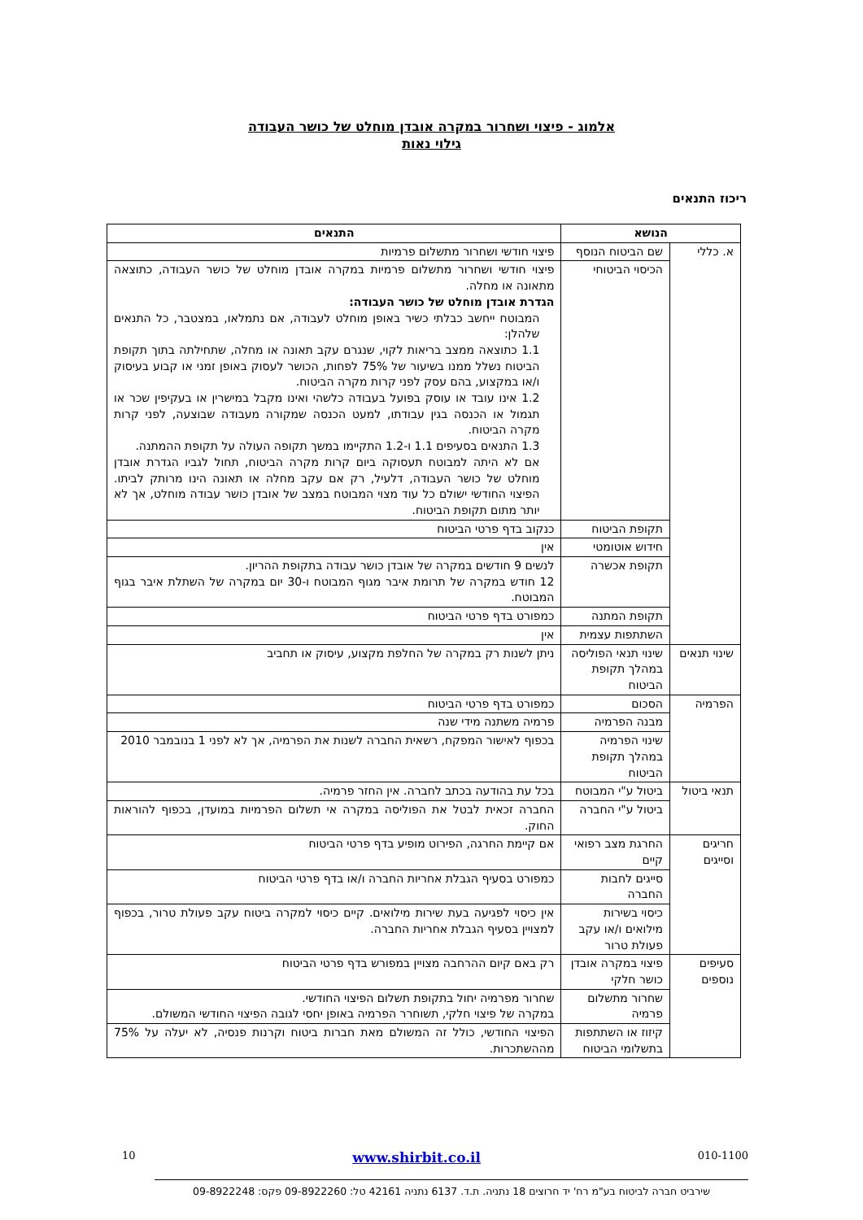אלמוג - פיצוי ושחרור במקרה אובדן מוחלט של כושר העבודה
גילוי נאות
ריכוז התנאים
| הנושא | | התנאים |
| --- | --- | --- |
| א. כללי | שם הביטוח הנוסף | פיצוי חודשי ושחרור מתשלום פרמיות |
| | הכיסוי הביטוחי | פיצוי חודשי ושחרור מתשלום פרמיות במקרה אובדן מוחלט של כושר העבודה, כתוצאה מתאונה או מחלה. הגדרת אובדן מוחלט של כושר העבודה: המבוטח ייחשב כבלתי כשיר באופן מוחלט לעבודה, אם נתמלאו, במצטבר, כל התנאים שלהלן: 1.1 כתוצאה ממצב בריאות לקוי, שנגרם עקב תאונה או מחלה, שתחילתה בתוך תקופת הביטוח נשלל ממנו בשיעור של 75% לפחות, הכושר לעסוק באופן זמני או קבוע בעיסוק ו/או במקצוע, בהם עסק לפני קרות מקרה הביטוח. 1.2 אינו עובד או עוסק בפועל בעבודה כלשהי ואינו מקבל במישרין או בעקיפין שכר או תגמול או הכנסה בגין עבודתו, למעט הכנסה שמקורה מעבודה שבוצעה, לפני קרות מקרה הביטוח. 1.3 התנאים בסעיפים 1.1 ו-1.2 התקיימו במשך תקופה העולה על תקופת ההמתנה. אם לא היתה למבוטח תעסוקה ביום קרות מקרה הביטוח, תחול לגביו הגדרת אובדן מוחלט של כושר העבודה, דלעיל, רק אם עקב מחלה או תאונה הינו מרותק לביתו. הפיצוי החודשי ישולם כל עוד מצוי המבוטח במצב של אובדן כושר עבודה מוחלט, אך לא יותר מתום תקופת הביטוח. |
| | תקופת הביטוח | כנקוב בדף פרטי הביטוח |
| | חידוש אוטומטי | אין |
| | תקופת אכשרה | לנשים 9 חודשים במקרה של אובדן כושר עבודה בתקופת ההריון. 12 חודש במקרה של תרומת איבר מגוף המבוטח ו-30 יום במקרה של השתלת איבר בגוף המבוטח. |
| | תקופת המתנה | כמפורט בדף פרטי הביטוח |
| | השתתפות עצמית | אין |
| שינוי תנאים | שינוי תנאי הפוליסה במהלך תקופת הביטוח | ניתן לשנות רק במקרה של החלפת מקצוע, עיסוק או תחביב |
| הפרמיה | הסכום | כמפורט בדף פרטי הביטוח |
| | מבנה הפרמיה | פרמיה משתנה מידי שנה |
| | שינוי הפרמיה במהלך תקופת הביטוח | בכפוף לאישור המפקח, רשאית החברה לשנות את הפרמיה, אך לא לפני 1 בנובמבר 2010 |
| תנאי ביטול | ביטול ע"י המבוטח | בכל עת בהודעה בכתב לחברה. אין החזר פרמיה. |
| | ביטול ע"י החברה | החברה זכאית לבטל את הפוליסה במקרה אי תשלום הפרמיות במועדן, בכפוף להוראות החוק. |
| חריגים וסייגים | החרגת מצב רפואי קיים | אם קיימת החרגה, הפירוט מופיע בדף פרטי הביטוח |
| | סייגים לחבות החברה | כמפורט בסעיף הגבלת אחריות החברה ו/או בדף פרטי הביטוח |
| | כיסוי בשירות מילואים ו/או עקב פעולת טרור | אין כיסוי לפגיעה בעת שירות מילואים. קיים כיסוי למקרה ביטוח עקב פעולת טרור, בכפוף למצויין בסעיף הגבלת אחריות החברה. |
| סעיפים נוספים | פיצוי במקרה אובדן כושר חלקי | רק באם קיום ההרחבה מצויין במפורש בדף פרטי הביטוח |
| | שחרור מתשלום פרמיה | שחרור מפרמיה יחול בתקופת תשלום הפיצוי החודשי. במקרה של פיצוי חלקי, תשוחרר הפרמיה באופן יחסי לגובה הפיצוי החודשי המשולם. |
| | קיזוז או השתתפות בתשלומי הביטוח | הפיצוי החודשי, כולל זה המשולם מאת חברות ביטוח וקרנות פנסיה, לא יעלה על 75% מההשתכרות. |
010-1100 www.shirbit.co.il 10
שירביט חברה לביטוח בע"מ רח' יד חרוצים 18 נתניה. ת.ד. 6137 נתניה 42161 טל: 09-8922260 פקס: 09-8922248